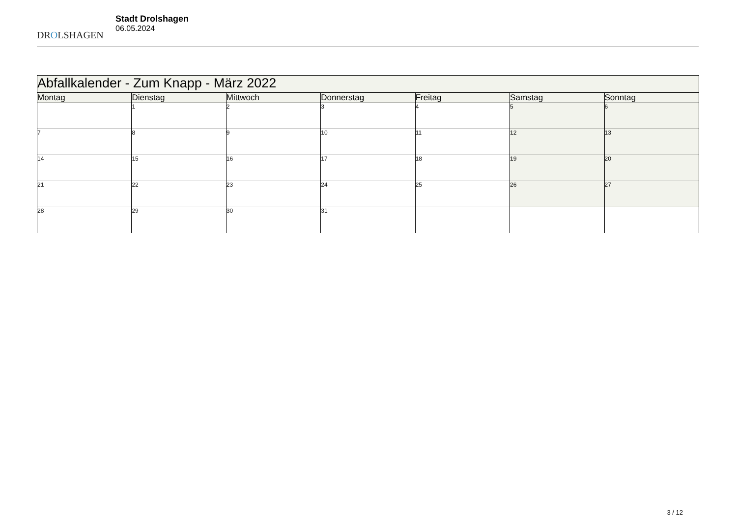DROLSHAGEN
Stadt Drolshagen
06.05.2024
| Abfallkalender - Zum Knapp - März 2022 | | | | | | |
| Montag | Dienstag | Mittwoch | Donnerstag | Freitag | Samstag | Sonntag |
| | 1 | 2 | 3 | 4 | 5 | 6 |
| 7 | 8 | 9 | 10 | 11 | 12 | 13 |
| 14 | 15 | 16 | 17 | 18 | 19 | 20 |
| 21 | 22 | 23 | 24 | 25 | 26 | 27 |
| 28 | 29 | 30 | 31 | | | |
3 / 12